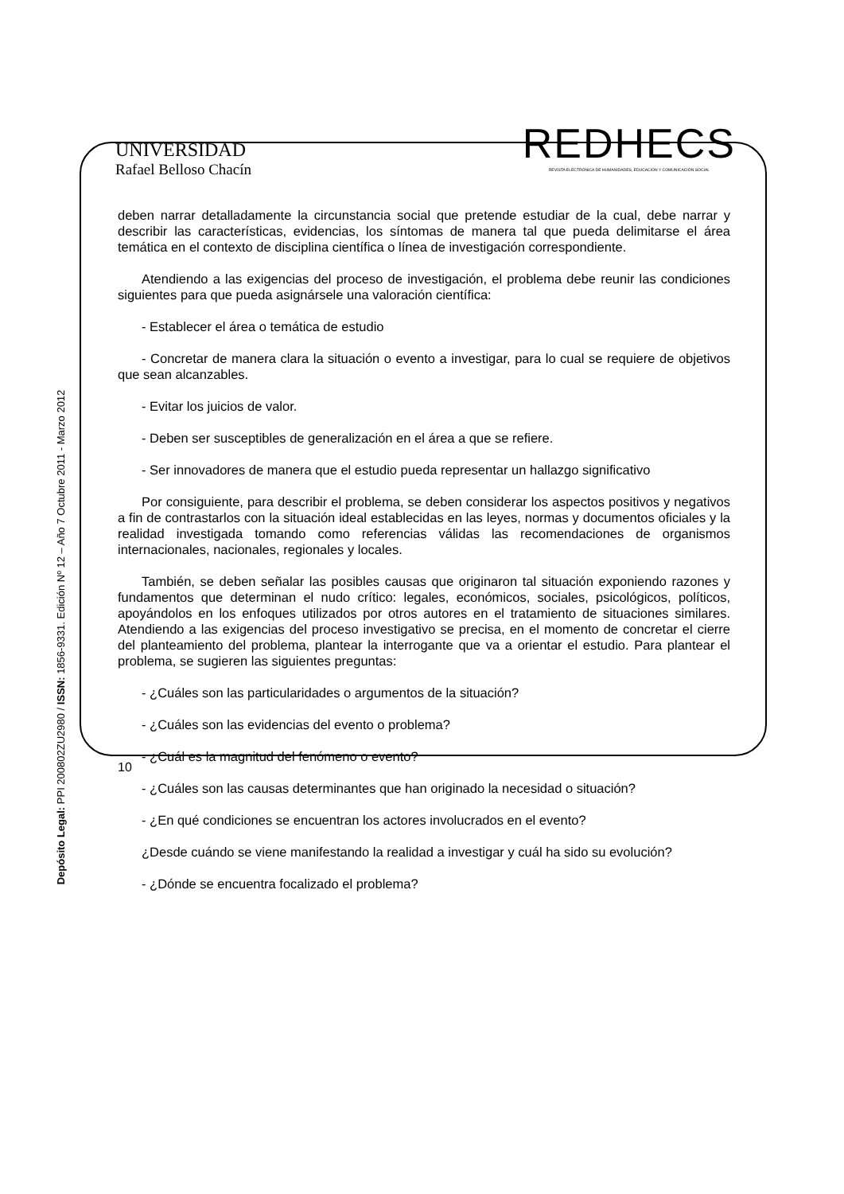UNIVERSIDAD
Rafael Belloso Chacín
REDHECS
REVISTA ELECTRÓNICA DE HUMANIDADES, EDUCACIÓN Y COMUNICACIÓN SOCIAL
Depósito Legal: PPI 200802ZU2980 / ISSN: 1856-9331. Edición Nº 12 – Año 7 Octubre 2011 - Marzo 2012
deben narrar detalladamente la circunstancia social que pretende estudiar de la cual, debe narrar y describir las características, evidencias, los síntomas de manera tal que pueda delimitarse el área temática en el contexto de disciplina científica o línea de investigación correspondiente.
Atendiendo a las exigencias del proceso de investigación, el problema debe reunir las condiciones siguientes para que pueda asignársele una valoración científica:
- Establecer el área o temática de estudio
- Concretar de manera clara la situación o evento a investigar, para lo cual se requiere de objetivos que sean alcanzables.
- Evitar los juicios de valor.
- Deben ser susceptibles de generalización en el área a que se refiere.
- Ser innovadores de manera que el estudio pueda representar un hallazgo significativo
Por consiguiente, para describir el problema, se deben considerar los aspectos positivos y negativos a fin de contrastarlos con la situación ideal establecidas en las leyes, normas y documentos oficiales y la realidad investigada tomando como referencias válidas las recomendaciones de organismos internacionales, nacionales, regionales y locales.
También, se deben señalar las posibles causas que originaron tal situación exponiendo razones y fundamentos que determinan el nudo crítico: legales, económicos, sociales, psicológicos, políticos, apoyándolos en los enfoques utilizados por otros autores en el tratamiento de situaciones similares. Atendiendo a las exigencias del proceso investigativo se precisa, en el momento de concretar el cierre del planteamiento del problema, plantear la interrogante que va a orientar el estudio. Para plantear el problema, se sugieren las siguientes preguntas:
- ¿Cuáles son las particularidades o argumentos de la situación?
- ¿Cuáles son las evidencias del evento o problema?
- ¿Cuál es la magnitud del fenómeno o evento?
- ¿Cuáles son las causas determinantes que han originado la necesidad o situación?
- ¿En qué condiciones se encuentran los actores involucrados en el evento?
¿Desde cuándo se viene manifestando la realidad a investigar y cuál ha sido su evolución?
- ¿Dónde se encuentra focalizado el problema?
10